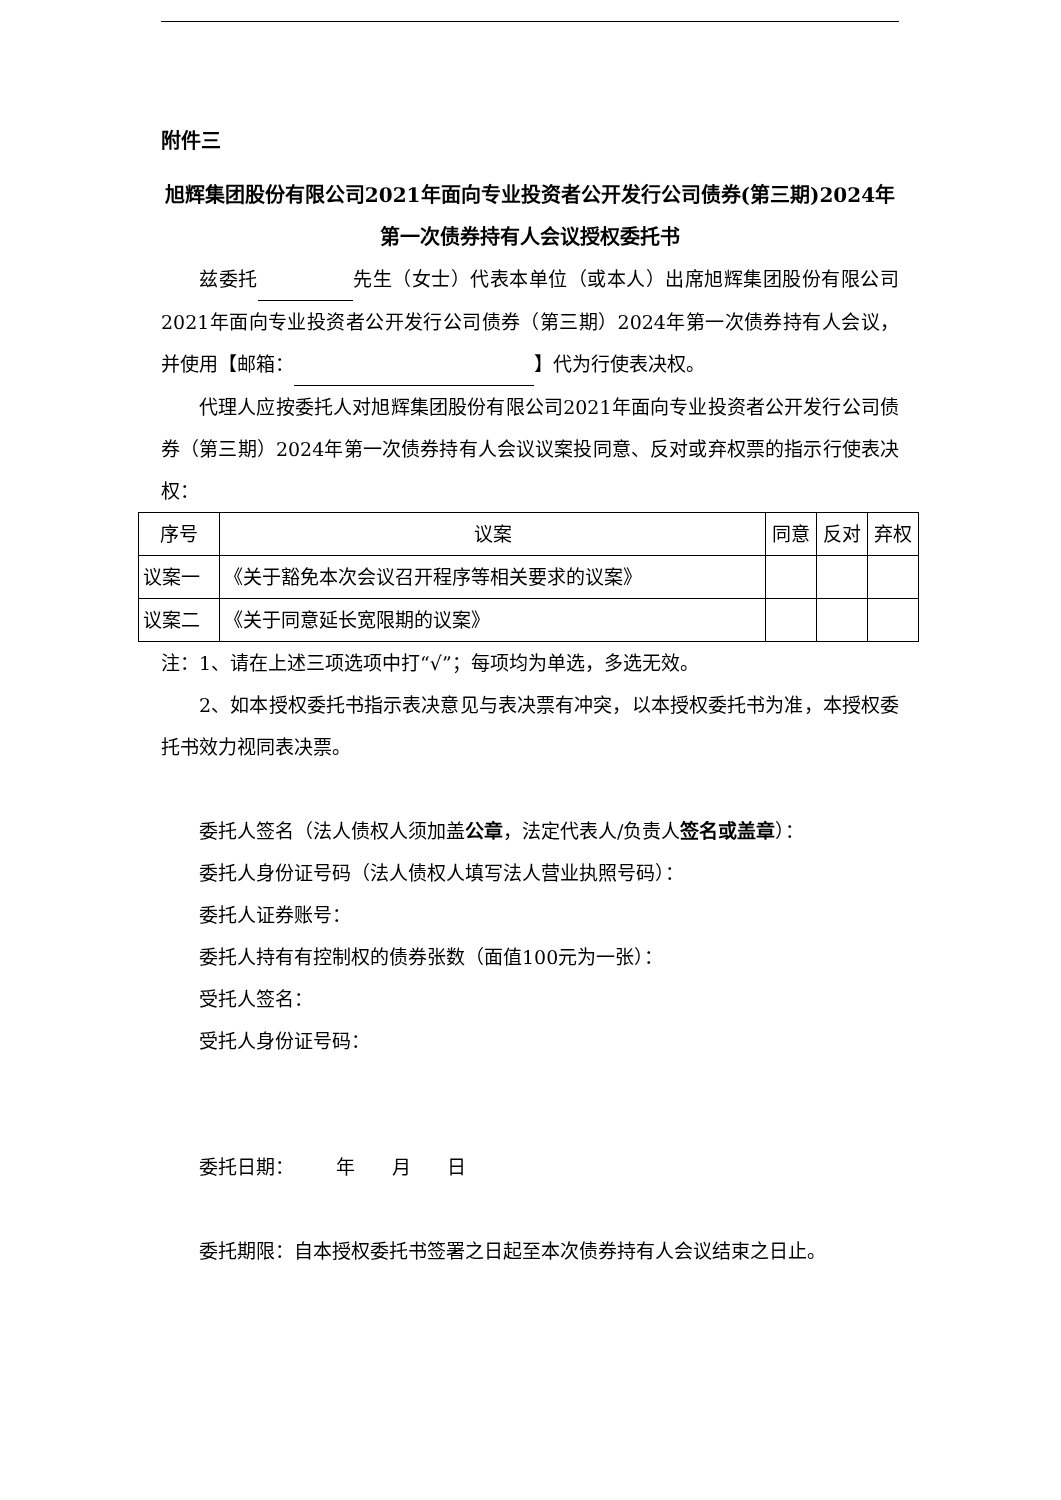附件三
旭辉集团股份有限公司2021年面向专业投资者公开发行公司债券(第三期)2024年第一次债券持有人会议授权委托书
兹委托 先生（女士）代表本单位（或本人）出席旭辉集团股份有限公司2021年面向专业投资者公开发行公司债券（第三期）2024年第一次债券持有人会议，并使用【邮箱： 】代为行使表决权。
代理人应按委托人对旭辉集团股份有限公司2021年面向专业投资者公开发行公司债券（第三期）2024年第一次债券持有人会议议案投同意、反对或弃权票的指示行使表决权：
| 序号 | 议案 | 同意 | 反对 | 弃权 |
| --- | --- | --- | --- | --- |
| 议案一 | 《关于豁免本次会议召开程序等相关要求的议案》 | | | |
| 议案二 | 《关于同意延长宽限期的议案》 | | | |
注：1、请在上述三项选项中打“√”；每项均为单选，多选无效。
2、如本授权委托书指示表决意见与表决票有冲突，以本授权委托书为准，本授权委托书效力视同表决票。
委托人签名（法人债权人须加盖公章，法定代表人/负责人签名或盖章）：
委托人身份证号码（法人债权人填写法人营业执照号码）：
委托人证券账号：
委托人持有有控制权的债券张数（面值100元为一张）：
受托人签名：
受托人身份证号码：
委托日期： 年 月 日
委托期限：自本授权委托书签署之日起至本次债券持有人会议结束之日止。